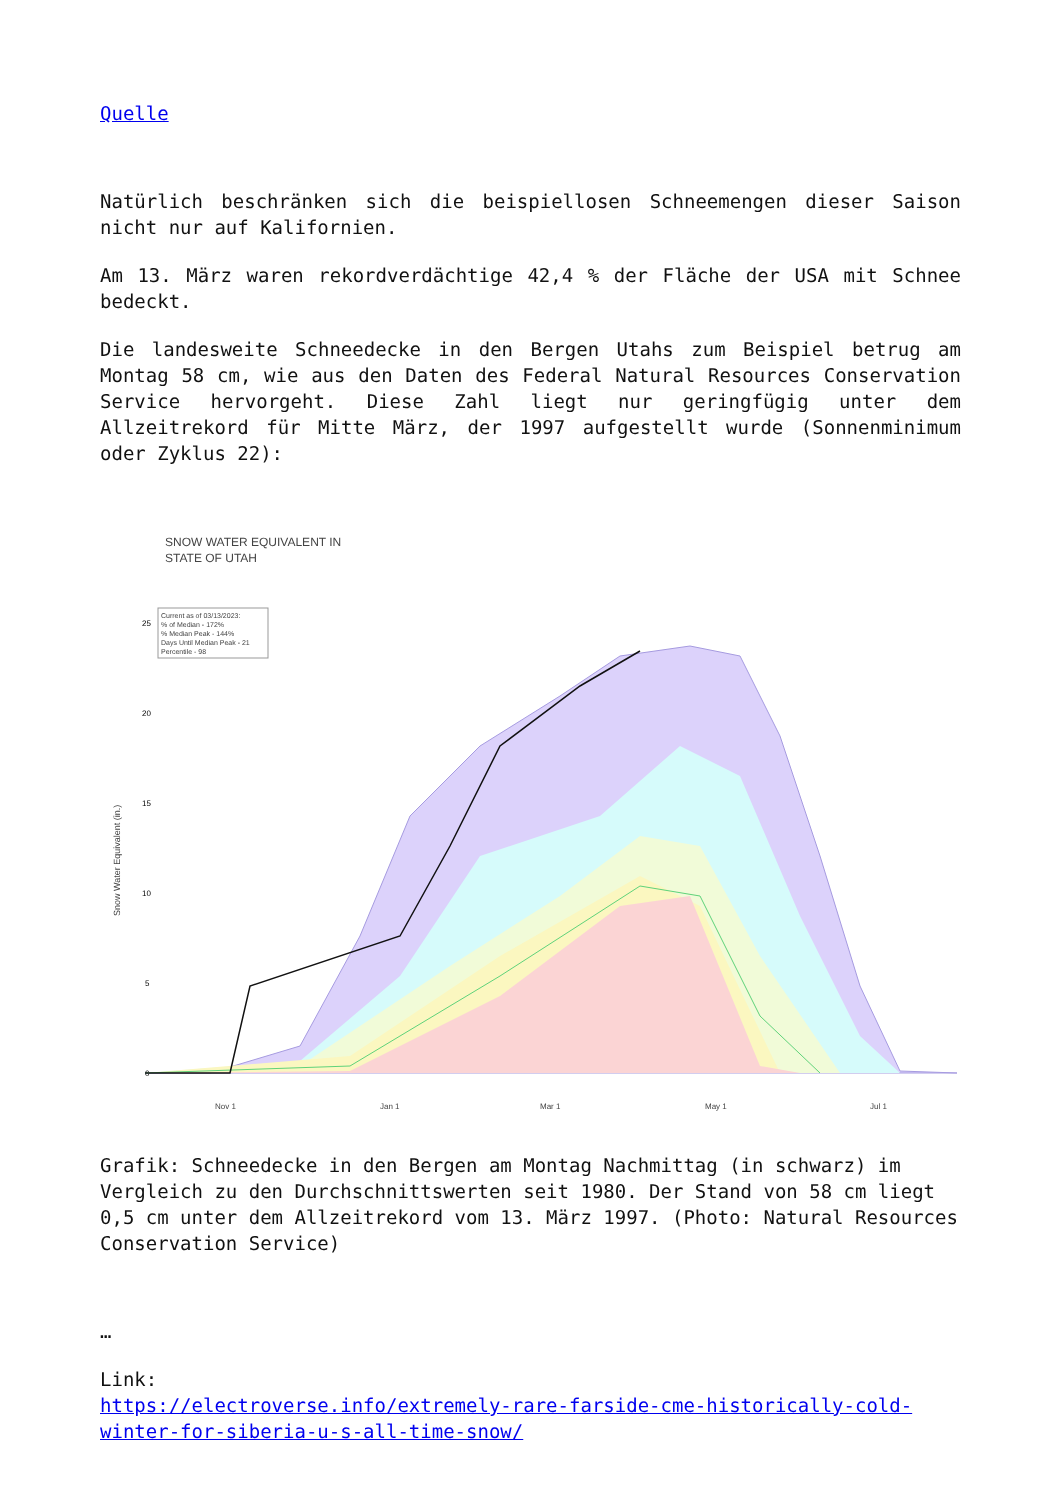Quelle
Natürlich beschränken sich die beispiellosen Schneemengen dieser Saison nicht nur auf Kalifornien.
Am 13. März waren rekordverdächtige 42,4 % der Fläche der USA mit Schnee bedeckt.
Die landesweite Schneedecke in den Bergen Utahs zum Beispiel betrug am Montag 58 cm, wie aus den Daten des Federal Natural Resources Conservation Service hervorgeht. Diese Zahl liegt nur geringfügig unter dem Allzeitrekord für Mitte März, der 1997 aufgestellt wurde (Sonnenminimum oder Zyklus 22):
SNOW WATER EQUIVALENT IN
STATE OF UTAH
Snow Water Equivalent (in.)
25
20
15
10
5
0
Current as of 03/13/2023: % of Median - 172% % Median Peak - 144% Days Until Median Peak - 21 Percentile - 98
Nov 1 Jan 1 Mar 1 May 1 Jul 1
Grafik: Schneedecke in den Bergen am Montag Nachmittag (in schwarz) im Vergleich zu den Durchschnittswerten seit 1980. Der Stand von 58 cm liegt 0,5 cm unter dem Allzeitrekord vom 13. März 1997. (Photo: Natural Resources Conservation Service)
…
Link:
https://electroverse.info/extremely-rare-farside-cme-historically-cold-winter-for-siberia-u-s-all-time-snow/